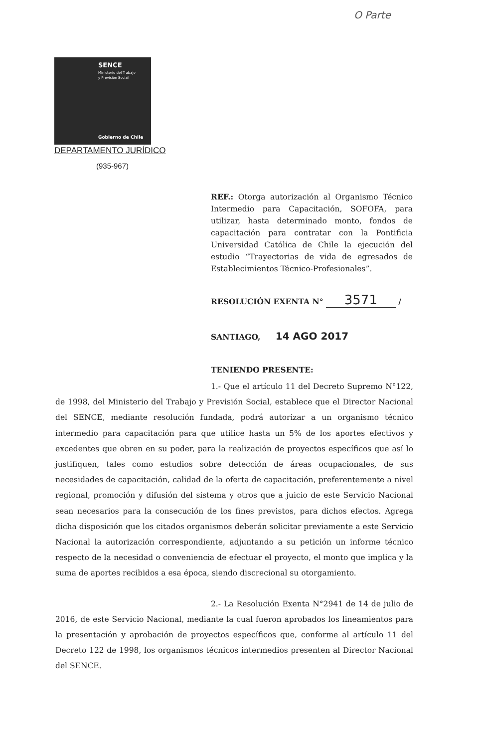O Parte
SENCE
Ministerio del Trabajo
y Previsión Social
Gobierno de Chile
DEPARTAMENTO JURÍDICO
(935-967)
REF.: Otorga autorización al Organismo Técnico Intermedio para Capacitación, SOFOFA, para utilizar, hasta determinado monto, fondos de capacitación para contratar con la Pontificia Universidad Católica de Chile la ejecución del estudio “Trayectorias de vida de egresados de Establecimientos Técnico-Profesionales”.
RESOLUCIÓN EXENTA N° 3571 /
SANTIAGO, 14 AGO 2017
TENIENDO PRESENTE:
1.- Que el artículo 11 del Decreto Supremo N°122, de 1998, del Ministerio del Trabajo y Previsión Social, establece que el Director Nacional del SENCE, mediante resolución fundada, podrá autorizar a un organismo técnico intermedio para capacitación para que utilice hasta un 5% de los aportes efectivos y excedentes que obren en su poder, para la realización de proyectos específicos que así lo justifiquen, tales como estudios sobre detección de áreas ocupacionales, de sus necesidades de capacitación, calidad de la oferta de capacitación, preferentemente a nivel regional, promoción y difusión del sistema y otros que a juicio de este Servicio Nacional sean necesarios para la consecución de los fines previstos, para dichos efectos. Agrega dicha disposición que los citados organismos deberán solicitar previamente a este Servicio Nacional la autorización correspondiente, adjuntando a su petición un informe técnico respecto de la necesidad o conveniencia de efectuar el proyecto, el monto que implica y la suma de aportes recibidos a esa época, siendo discrecional su otorgamiento.
2.- La Resolución Exenta N°2941 de 14 de julio de 2016, de este Servicio Nacional, mediante la cual fueron aprobados los lineamientos para la presentación y aprobación de proyectos específicos que, conforme al artículo 11 del Decreto 122 de 1998, los organismos técnicos intermedios presenten al Director Nacional del SENCE.